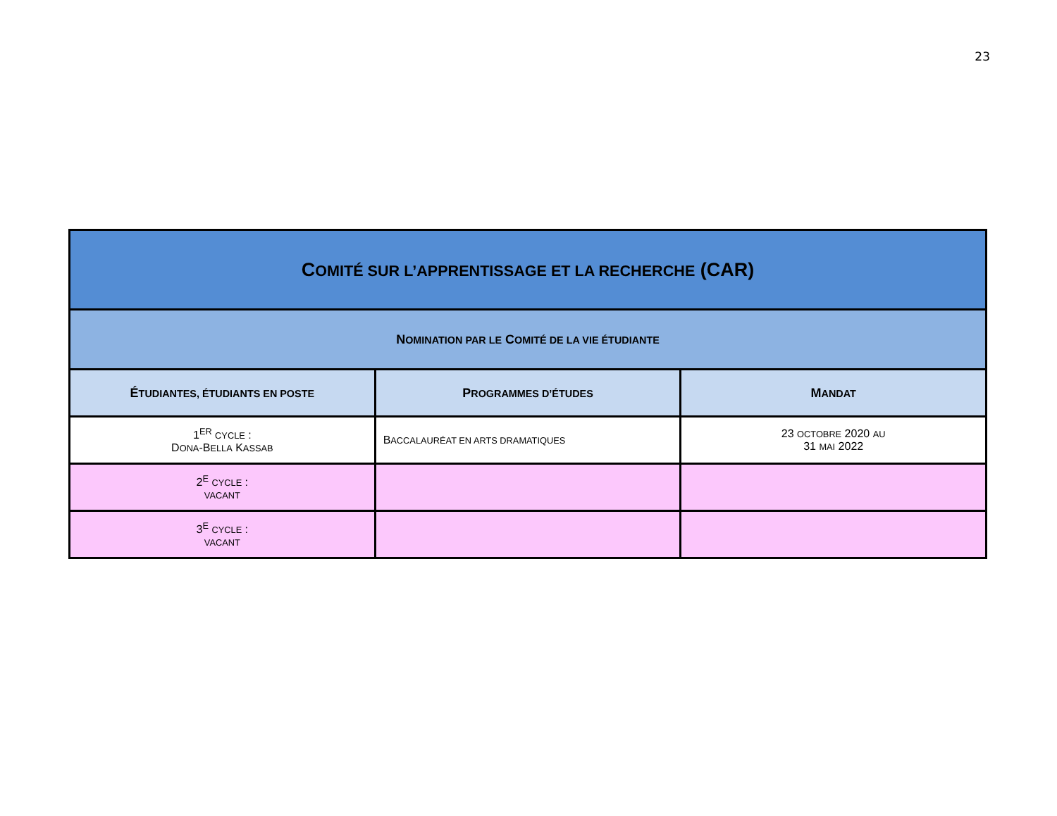23
| C OMITÉ SUR L’APPRENTISSAGE ET LA RECHERCHE (CAR) | | |
| N OMINATION PAR LE C OMITÉ DE LA VIE ÉTUDIANTE | | |
| É TUDIANTES, ÉTUDIANTS EN POSTE | P ROGRAMMES D’ÉTUDES | M ANDAT |
| 1<sup>ER</sup> CYCLE : D ONA -B ELLA K ASSAB | B ACCALAURÉAT EN ARTS DRAMATIQUES | 23 OCTOBRE 2020 AU 31 MAI 2022 |
| 2<sup>E</sup> CYCLE : VACANT | | |
| 3<sup>E</sup> CYCLE : VACANT | | |